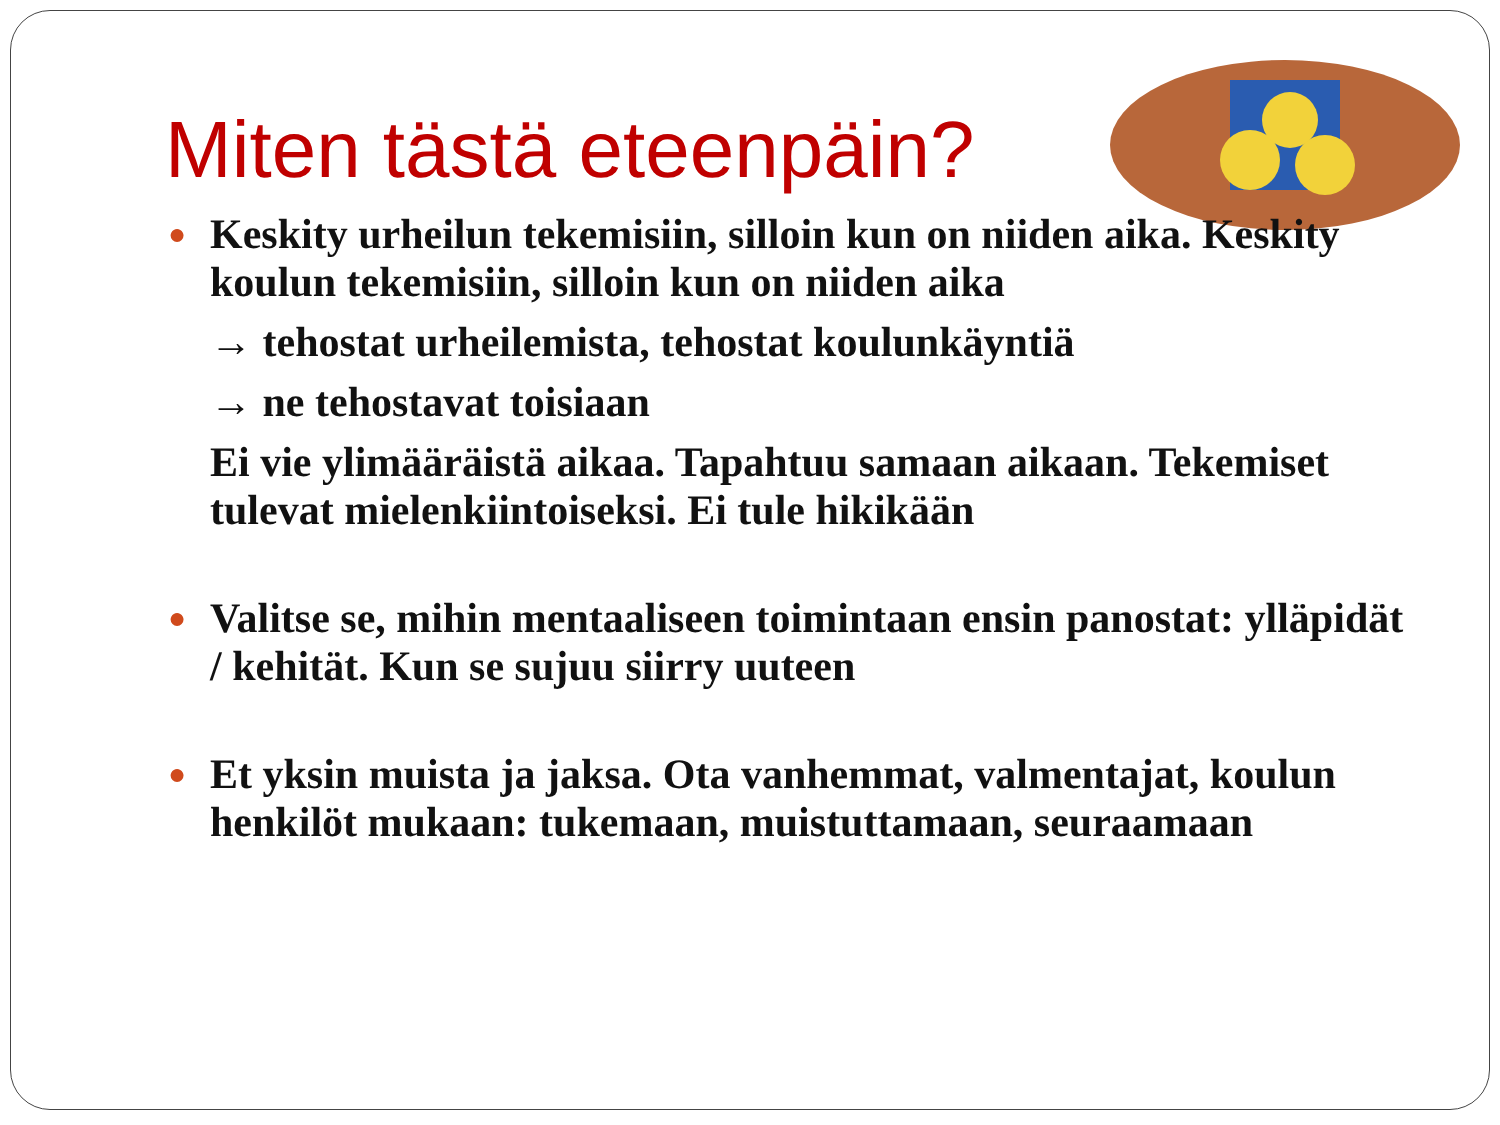Miten tästä eteenpäin?
● Keskity urheilun tekemisiin, silloin kun on niiden aika. Keskity koulun tekemisiin, silloin kun on niiden aika
→ tehostat urheilemista, tehostat koulunkäyntiä
→ ne tehostavat toisiaan
Ei vie ylimääräistä aikaa. Tapahtuu samaan aikaan. Tekemiset tulevat mielenkiintoiseksi. Ei tule hikikään
● Valitse se, mihin mentaaliseen toimintaan ensin panostat: ylläpidät / kehität. Kun se sujuu siirry uuteen
● Et yksin muista ja jaksa. Ota vanhemmat, valmentajat, koulun henkilöt mukaan: tukemaan, muistuttamaan, seuraamaan